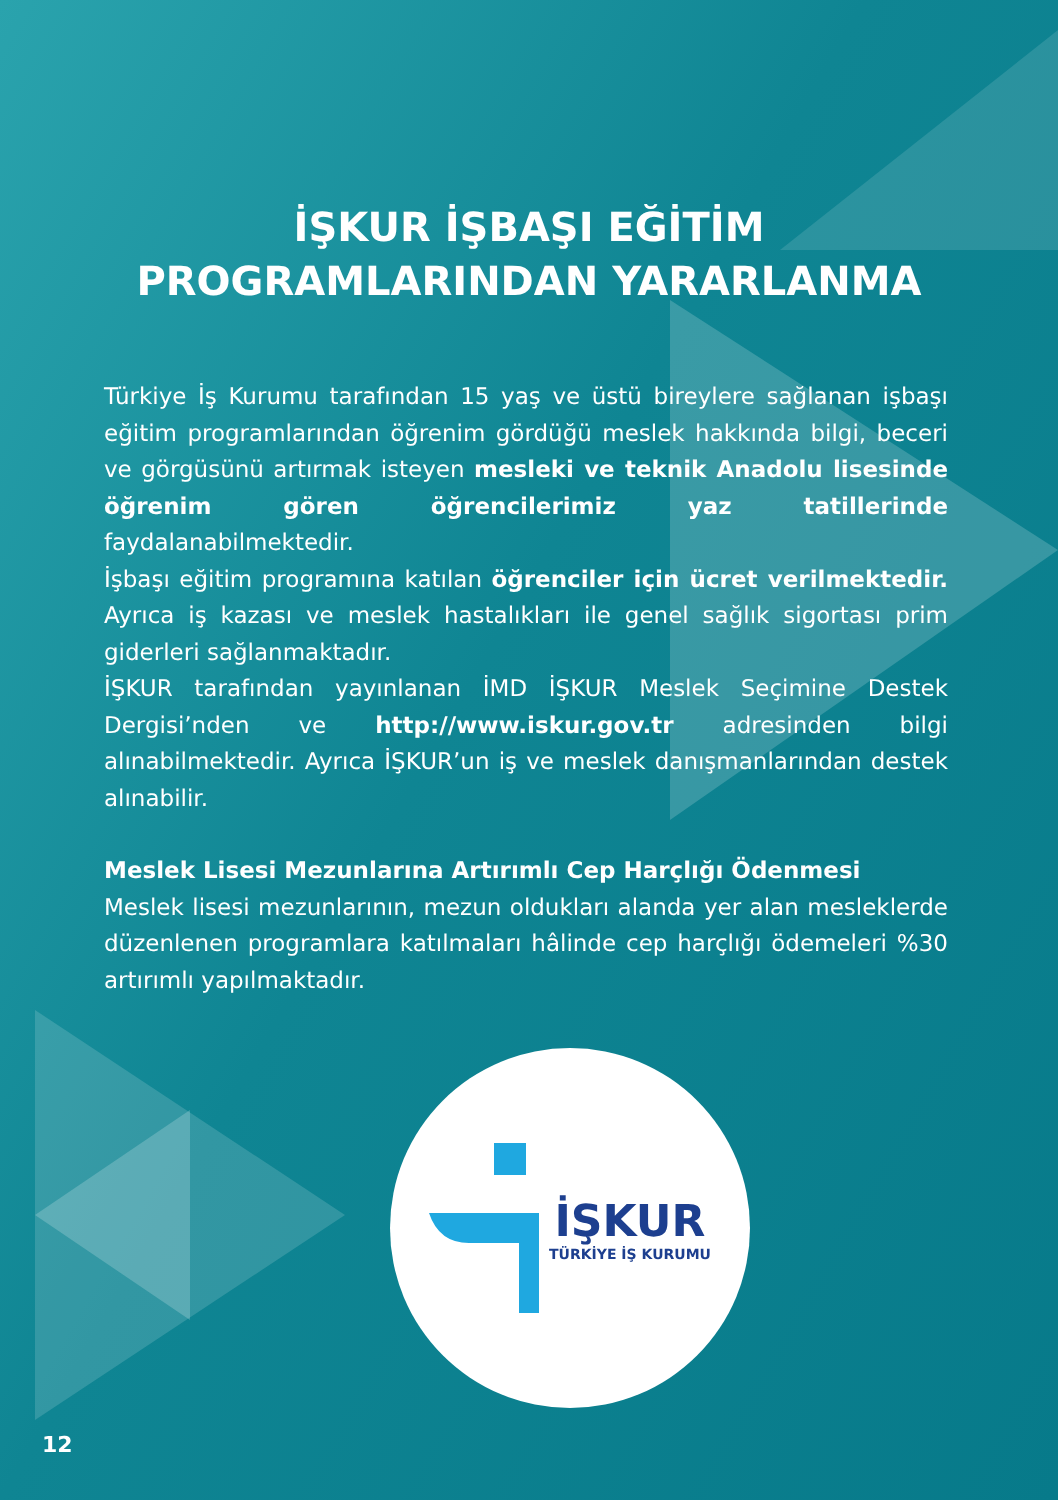İŞKUR İŞBAŞI EĞİTİM
PROGRAMLARINDAN YARARLANMA
Türkiye İş Kurumu tarafından 15 yaş ve üstü bireylere sağlanan işbaşı eğitim programlarından öğrenim gördüğü meslek hakkında bilgi, beceri ve görgüsünü artırmak isteyen mesleki ve teknik Anadolu lisesinde öğrenim gören öğrencilerimiz yaz tatillerinde faydalanabilmektedir.
İşbaşı eğitim programına katılan öğrenciler için ücret verilmektedir. Ayrıca iş kazası ve meslek hastalıkları ile genel sağlık sigortası prim giderleri sağlanmaktadır.
İŞKUR tarafından yayınlanan İMD İŞKUR Meslek Seçimine Destek Dergisi’nden ve http://www.iskur.gov.tr adresinden bilgi alınabilmektedir. Ayrıca İŞKUR’un iş ve meslek danışmanlarından destek alınabilir.
Meslek Lisesi Mezunlarına Artırımlı Cep Harçlığı Ödenmesi
Meslek lisesi mezunlarının, mezun oldukları alanda yer alan mesleklerde düzenlenen programlara katılmaları hâlinde cep harçlığı ödemeleri %30 artırımlı yapılmaktadır.
İŞKUR
TÜRKİYE İŞ KURUMU
12